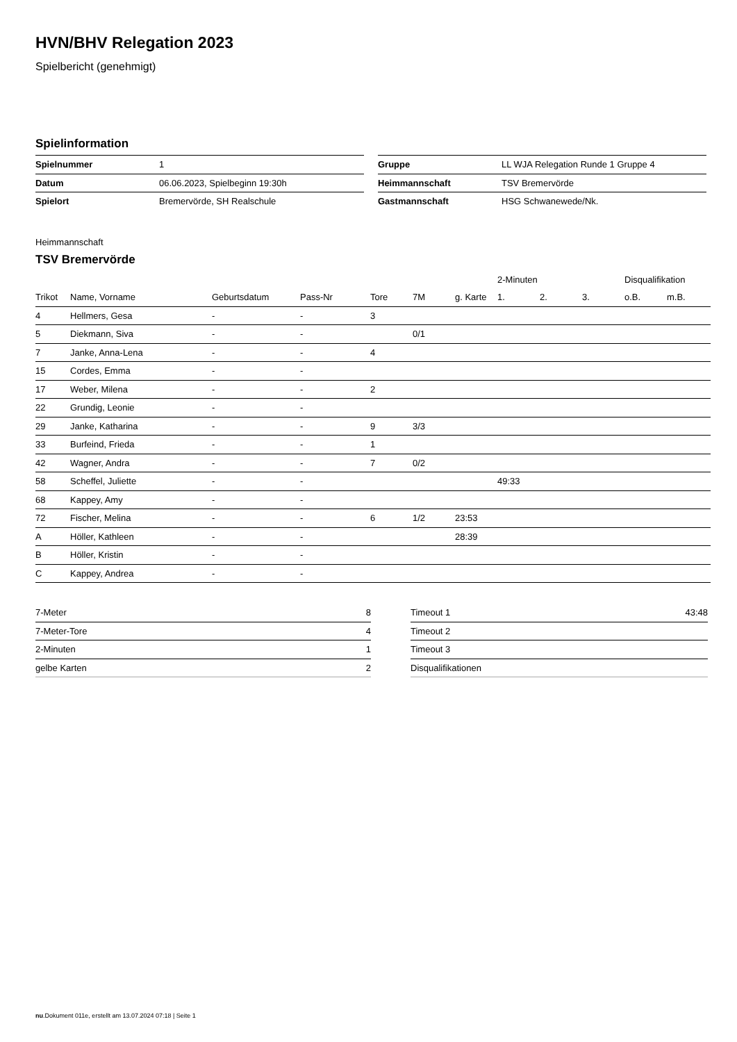HVN/BHV Relegation 2023
Spielbericht (genehmigt)
Spielinformation
| Spielnummer | 1 |
| Datum | 06.06.2023, Spielbeginn 19:30h |
| Spielort | Bremervörde, SH Realschule |
| Gruppe | LL WJA Relegation Runde 1 Gruppe 4 |
| Heimmannschaft | TSV Bremervörde |
| Gastmannschaft | HSG Schwanewede/Nk. |
Heimmannschaft
TSV Bremervörde
| | | | | | | | 2-Minuten | | | Disqualifikation | |
| --- | --- | --- | --- | --- | --- | --- | --- | --- | --- | --- | --- |
| Trikot | Name, Vorname | Geburtsdatum | Pass-Nr | Tore | 7M | g. Karte | 1. | 2. | 3. | o.B. | m.B. |
| 4 | Hellmers, Gesa | - | - | 3 | | | | | | | |
| 5 | Diekmann, Siva | - | - | | 0/1 | | | | | | |
| 7 | Janke, Anna-Lena | - | - | 4 | | | | | | | |
| 15 | Cordes, Emma | - | - | | | | | | | | |
| 17 | Weber, Milena | - | - | 2 | | | | | | | |
| 22 | Grundig, Leonie | - | - | | | | | | | | |
| 29 | Janke, Katharina | - | - | 9 | 3/3 | | | | | | |
| 33 | Burfeind, Frieda | - | - | 1 | | | | | | | |
| 42 | Wagner, Andra | - | - | 7 | 0/2 | | | | | | |
| 58 | Scheffel, Juliette | - | - | | | | 49:33 | | | | |
| 68 | Kappey, Amy | - | - | | | | | | | | |
| 72 | Fischer, Melina | - | - | 6 | 1/2 | 23:53 | | | | | |
| A | Höller, Kathleen | - | - | | | 28:39 | | | | | |
| B | Höller, Kristin | - | - | | | | | | | | |
| C | Kappey, Andrea | - | - | | | | | | | | |
| 7-Meter | 8 |
| 7-Meter-Tore | 4 |
| 2-Minuten | 1 |
| gelbe Karten | 2 |
| Timeout 1 | 43:48 |
| Timeout 2 | |
| Timeout 3 | |
| Disqualifikationen | |
nu.Dokument 011e, erstellt am 13.07.2024 07:18 | Seite 1